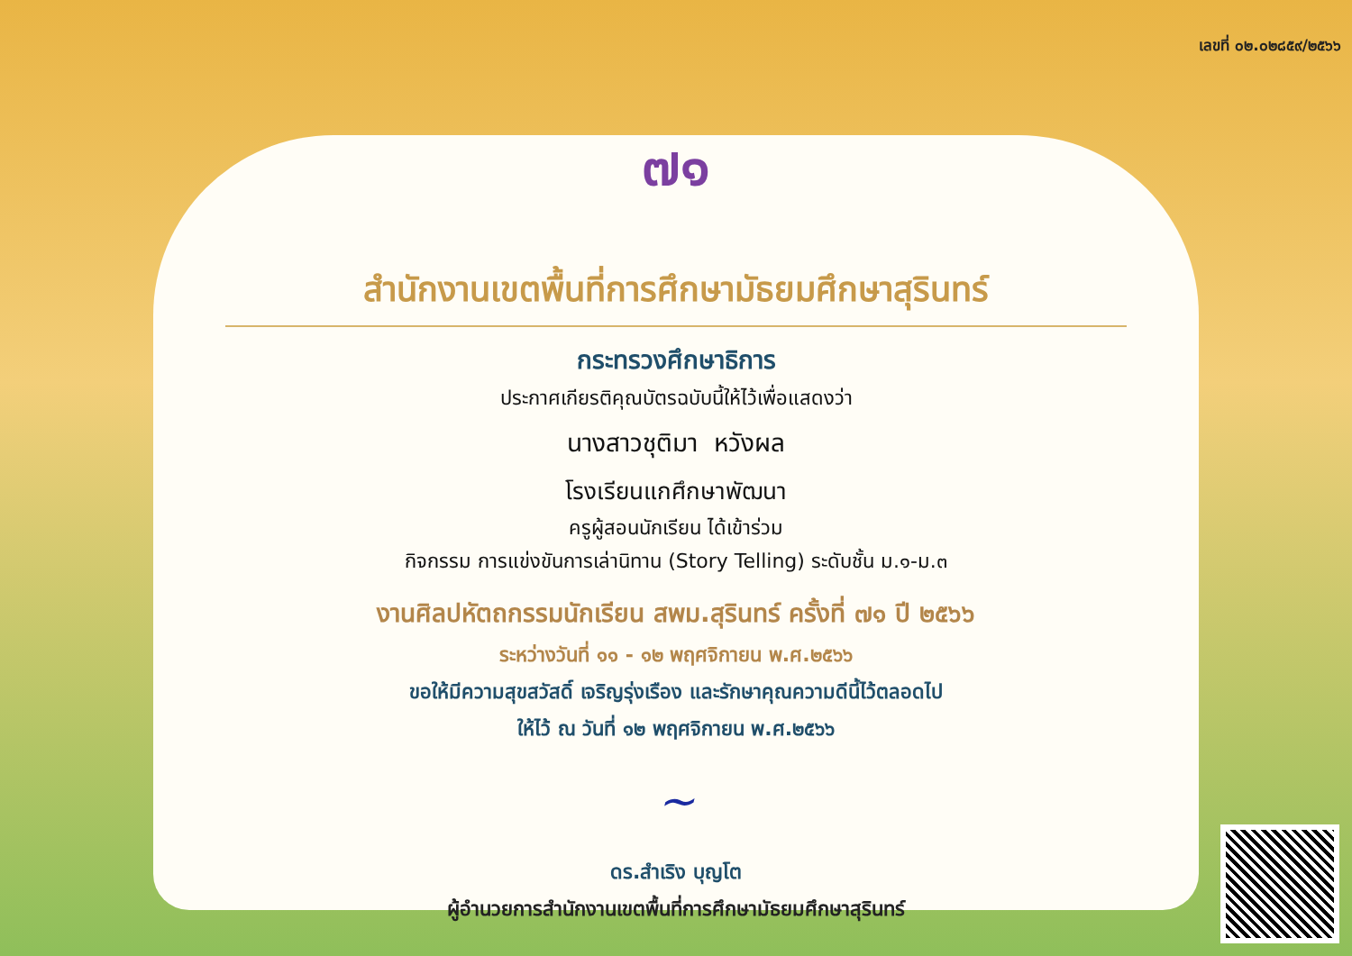เลขที่ ๐๒.๐๒๘๕๙/๒๕๖๖
๗๑
สำนักงานเขตพื้นที่การศึกษามัธยมศึกษาสุรินทร์
กระทรวงศึกษาธิการ
ประกาศเกียรติคุณบัตรฉบับนี้ให้ไว้เพื่อแสดงว่า
นางสาวชุติมา หวังผล
โรงเรียนแกศึกษาพัฒนา
ครูผู้สอนนักเรียน ได้เข้าร่วม
กิจกรรม การแข่งขันการเล่านิทาน (Story Telling) ระดับชั้น ม.๑-ม.๓
งานศิลปหัตถกรรมนักเรียน สพม.สุรินทร์ ครั้งที่ ๗๑ ปี ๒๕๖๖
ระหว่างวันที่ ๑๑ - ๑๒ พฤศจิกายน พ.ศ.๒๕๖๖
ขอให้มีความสุขสวัสดิ์ เจริญรุ่งเรือง และรักษาคุณความดีนี้ไว้ตลอดไป
ให้ไว้ ณ วันที่ ๑๒ พฤศจิกายน พ.ศ.๒๕๖๖
~
ดร.สำเริง บุญโต
ผู้อำนวยการสำนักงานเขตพื้นที่การศึกษามัธยมศึกษาสุรินทร์